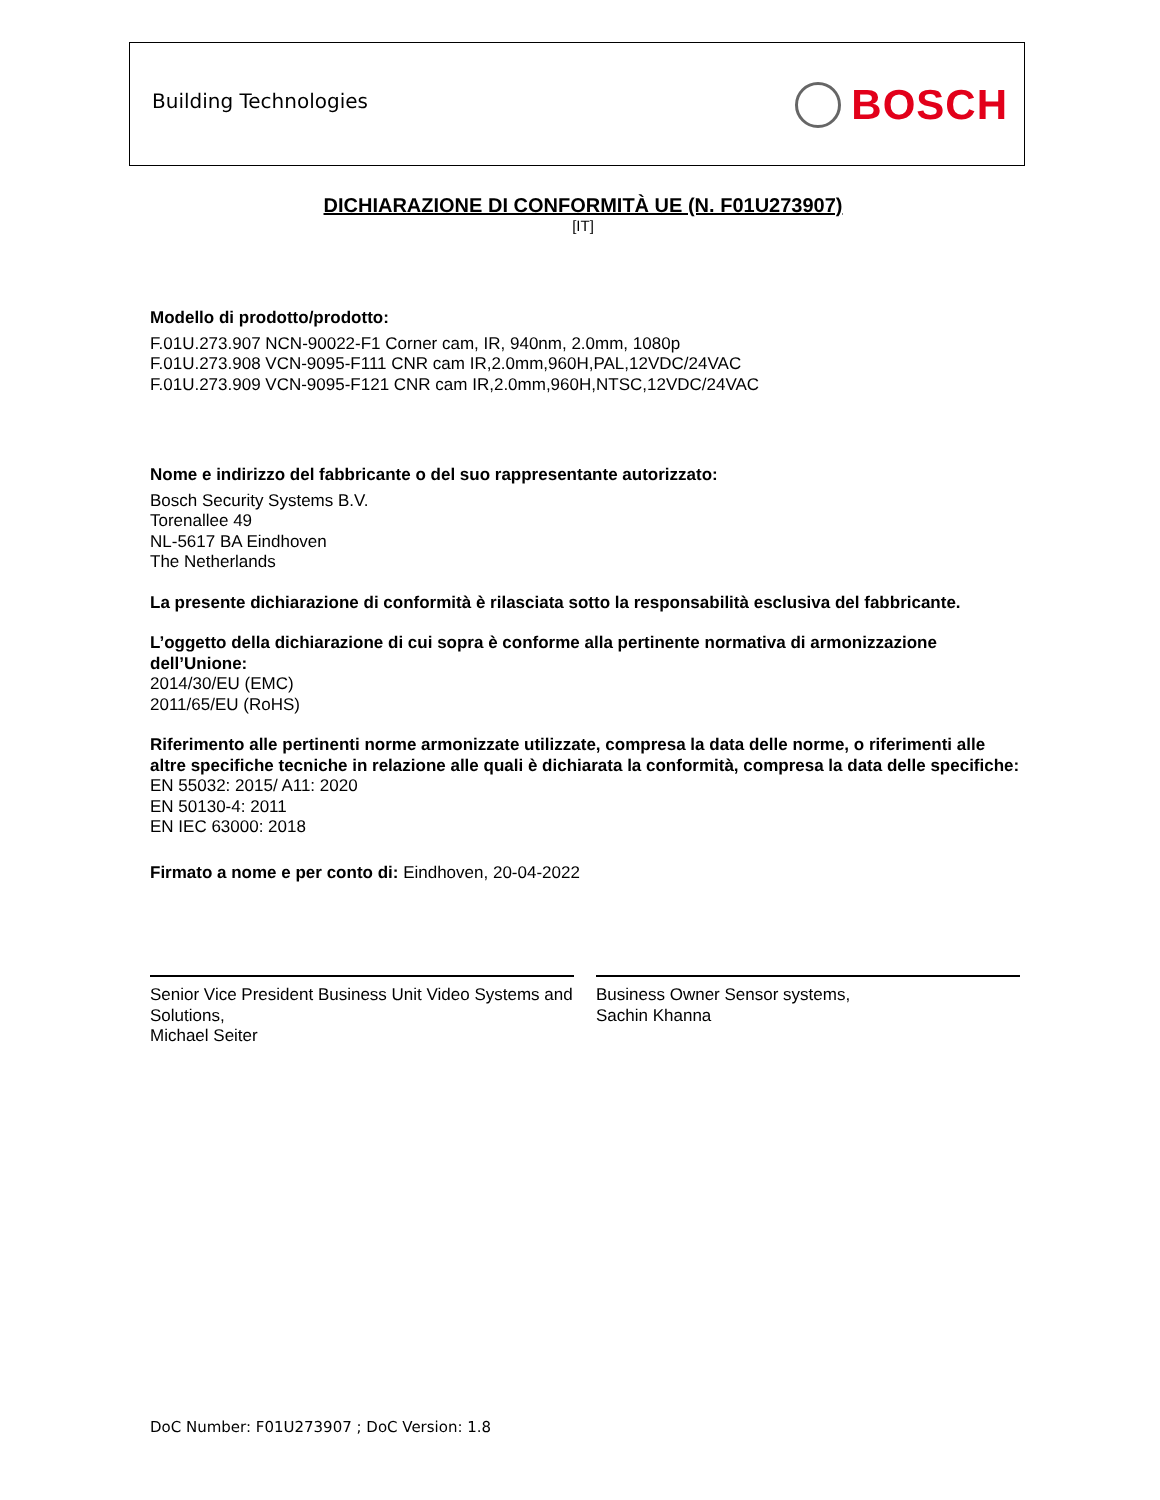Building Technologies BOSCH
DICHIARAZIONE DI CONFORMITÀ UE (N. F01U273907)
[IT]
Modello di prodotto/prodotto:
F.01U.273.907 NCN-90022-F1 Corner cam, IR, 940nm, 2.0mm, 1080p
F.01U.273.908 VCN-9095-F111 CNR cam IR,2.0mm,960H,PAL,12VDC/24VAC
F.01U.273.909 VCN-9095-F121 CNR cam IR,2.0mm,960H,NTSC,12VDC/24VAC
Nome e indirizzo del fabbricante o del suo rappresentante autorizzato:
Bosch Security Systems B.V.
Torenallee 49
NL-5617 BA Eindhoven
The Netherlands
La presente dichiarazione di conformità è rilasciata sotto la responsabilità esclusiva del fabbricante.
L’oggetto della dichiarazione di cui sopra è conforme alla pertinente normativa di armonizzazione dell’Unione:
2014/30/EU (EMC)
2011/65/EU (RoHS)
Riferimento alle pertinenti norme armonizzate utilizzate, compresa la data delle norme, o riferimenti alle altre specifiche tecniche in relazione alle quali è dichiarata la conformità, compresa la data delle specifiche:
EN 55032: 2015/ A11: 2020
EN 50130-4: 2011
EN IEC 63000: 2018
Firmato a nome e per conto di: Eindhoven, 20-04-2022
Senior Vice President Business Unit Video Systems and Solutions,
Michael Seiter
Business Owner Sensor systems,
Sachin Khanna
DoC Number: F01U273907 ; DoC Version: 1.8